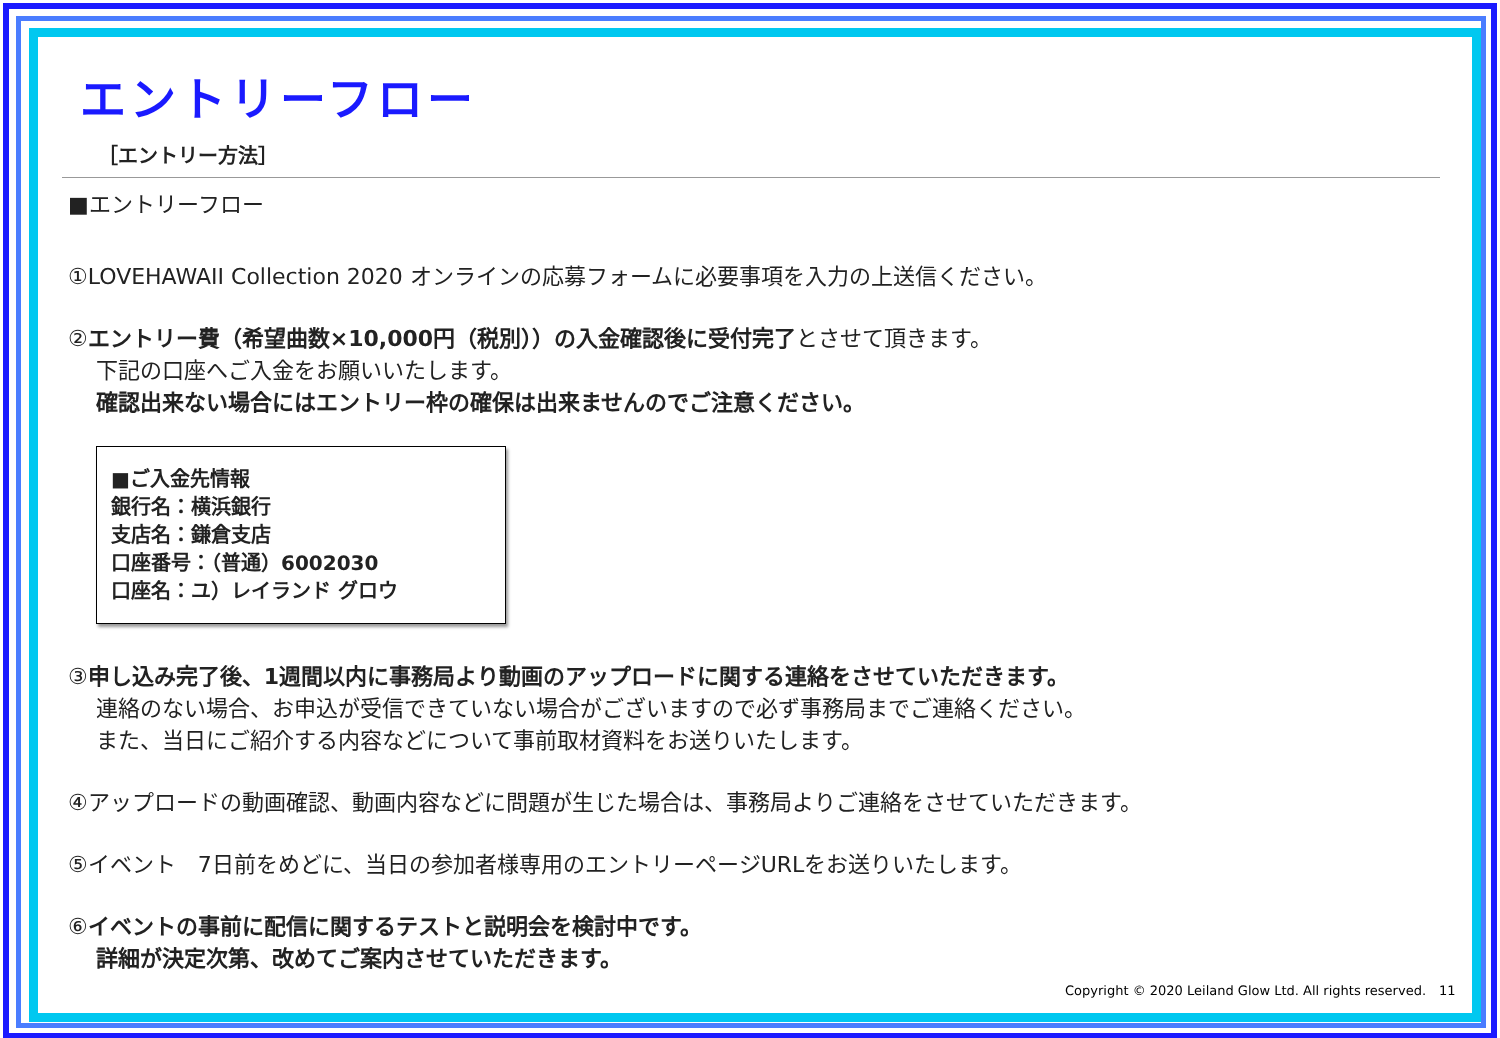エントリーフロー
［エントリー方法］
■エントリーフロー
①LOVEHAWAII Collection 2020 オンラインの応募フォームに必要事項を入力の上送信ください。
②エントリー費（希望曲数×10,000円（税別））の入金確認後に受付完了とさせて頂きます。
下記の口座へご入金をお願いいたします。
確認出来ない場合にはエントリー枠の確保は出来ませんのでご注意ください。
■ご入金先情報
銀行名：横浜銀行
支店名：鎌倉支店
口座番号：（普通）6002030
口座名：ユ）レイランド グロウ
③申し込み完了後、1週間以内に事務局より動画のアップロードに関する連絡をさせていただきます。
連絡のない場合、お申込が受信できていない場合がございますので必ず事務局までご連絡ください。
また、当日にご紹介する内容などについて事前取材資料をお送りいたします。
④アップロードの動画確認、動画内容などに問題が生じた場合は、事務局よりご連絡をさせていただきます。
⑤イベント　7日前をめどに、当日の参加者様専用のエントリーページURLをお送りいたします。
⑥イベントの事前に配信に関するテストと説明会を検討中です。
詳細が決定次第、改めてご案内させていただきます。
Copyright © 2020 Leiland Glow Ltd. All rights reserved.　11